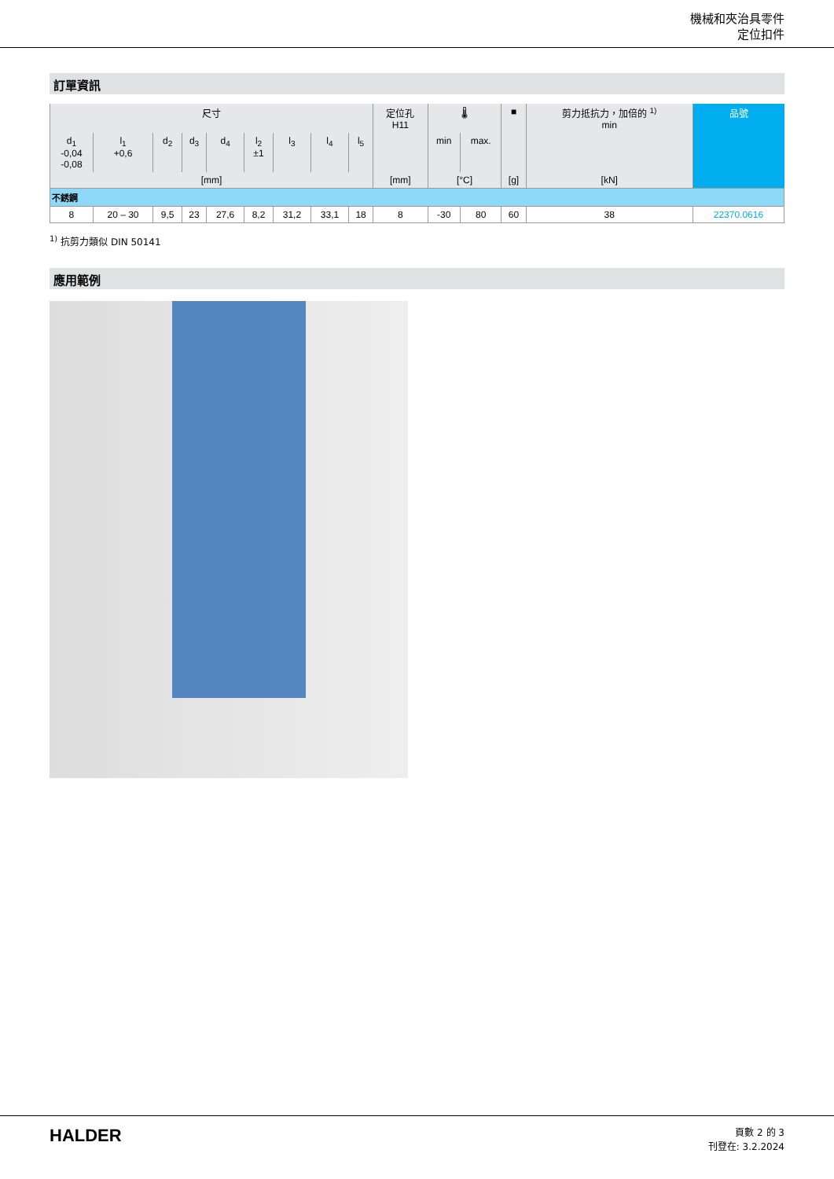機械和夾治具零件
定位扣件
訂單資訊
| 尺寸 | | | | | | | | | 定位孔 H11 | 🌡 | | ■ | 剪力抵抗力，加倍的 <sup>1)</sup> min | 品號 |
| --- | --- | --- | --- | --- | --- | --- | --- | --- | --- | --- | --- | --- | --- | --- |
| d<sub>1</sub> -0,04 -0,08 | l<sub>1</sub> +0,6 | d<sub>2</sub> | d<sub>3</sub> | d<sub>4</sub> | l<sub>2</sub> ±1 | l<sub>3</sub> | l<sub>4</sub> | l<sub>5</sub> | | min | max. | | | |
| [mm] | | | | | | | | | [mm] | [°C] | | [g] | [kN] | |
| 不銹鋼 | | | | | | | | | | | | | | |
| 8 | 20 – 30 | 9,5 | 23 | 27,6 | 8,2 | 31,2 | 33,1 | 18 | 8 | -30 | 80 | 60 | 38 | 22370.0616 |
<sup>1)</sup> 抗剪力類似 DIN 50141
應用範例
HALDER
頁數 2 的 3
刊登在: 3.2.2024